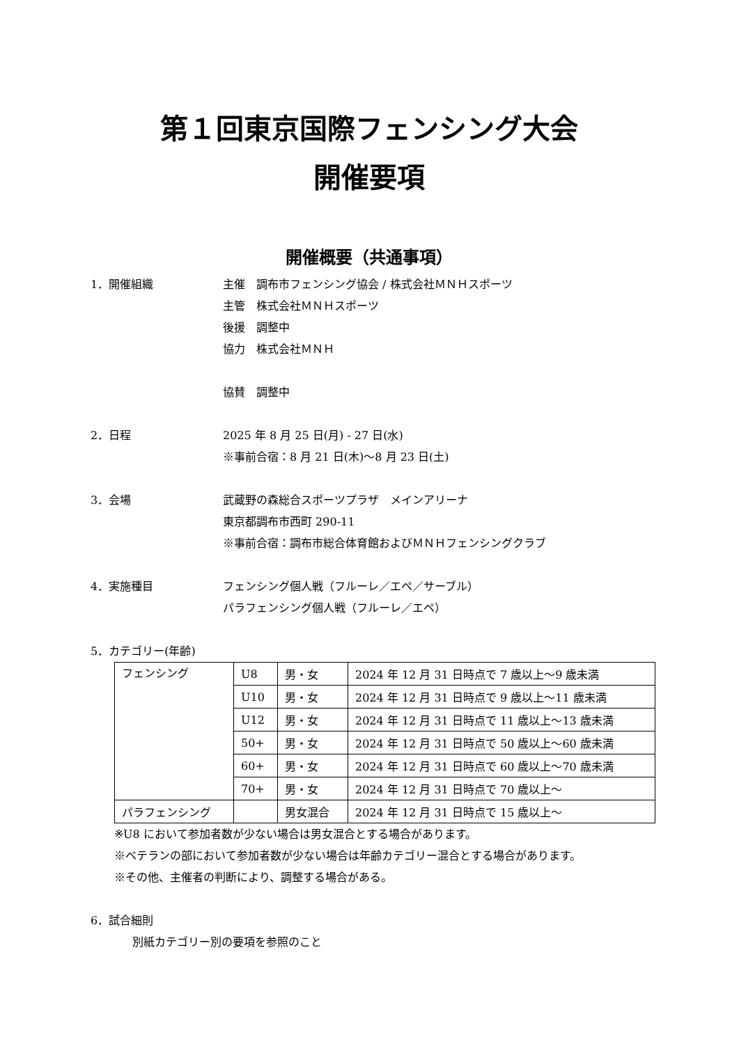第１回東京国際フェンシング大会
開催要項
開催概要（共通事項）
1．開催組織 主催　調布市フェンシング協会 / 株式会社ＭＮＨスポーツ
主管　株式会社ＭＮＨスポーツ
後援　調整中
協力　株式会社ＭＮＨ
協賛　調整中
2．日程 2025 年 8 月 25 日(月) - 27 日(水)
※事前合宿：8 月 21 日(木)～8 月 23 日(土)
3．会場 武蔵野の森総合スポーツプラザ　メインアリーナ
東京都調布市西町 290-11
※事前合宿：調布市総合体育館およびＭＮＨフェンシングクラブ
4．実施種目 フェンシング個人戦（フルーレ／エペ／サーブル）
パラフェンシング個人戦（フルーレ／エペ）
5．カテゴリー(年齢)
| フェンシング | U8 | 男・女 | 2024 年 12 月 31 日時点で 7 歳以上～9 歳未満 |
| | U10 | 男・女 | 2024 年 12 月 31 日時点で 9 歳以上～11 歳未満 |
| | U12 | 男・女 | 2024 年 12 月 31 日時点で 11 歳以上～13 歳未満 |
| | 50+ | 男・女 | 2024 年 12 月 31 日時点で 50 歳以上～60 歳未満 |
| | 60+ | 男・女 | 2024 年 12 月 31 日時点で 60 歳以上～70 歳未満 |
| | 70+ | 男・女 | 2024 年 12 月 31 日時点で 70 歳以上～ |
| パラフェンシング | | 男女混合 | 2024 年 12 月 31 日時点で 15 歳以上～ |
※U8 において参加者数が少ない場合は男女混合とする場合があります。
※ベテランの部において参加者数が少ない場合は年齢カテゴリー混合とする場合があります。
※その他、主催者の判断により、調整する場合がある。
6．試合細則
別紙カテゴリー別の要項を参照のこと